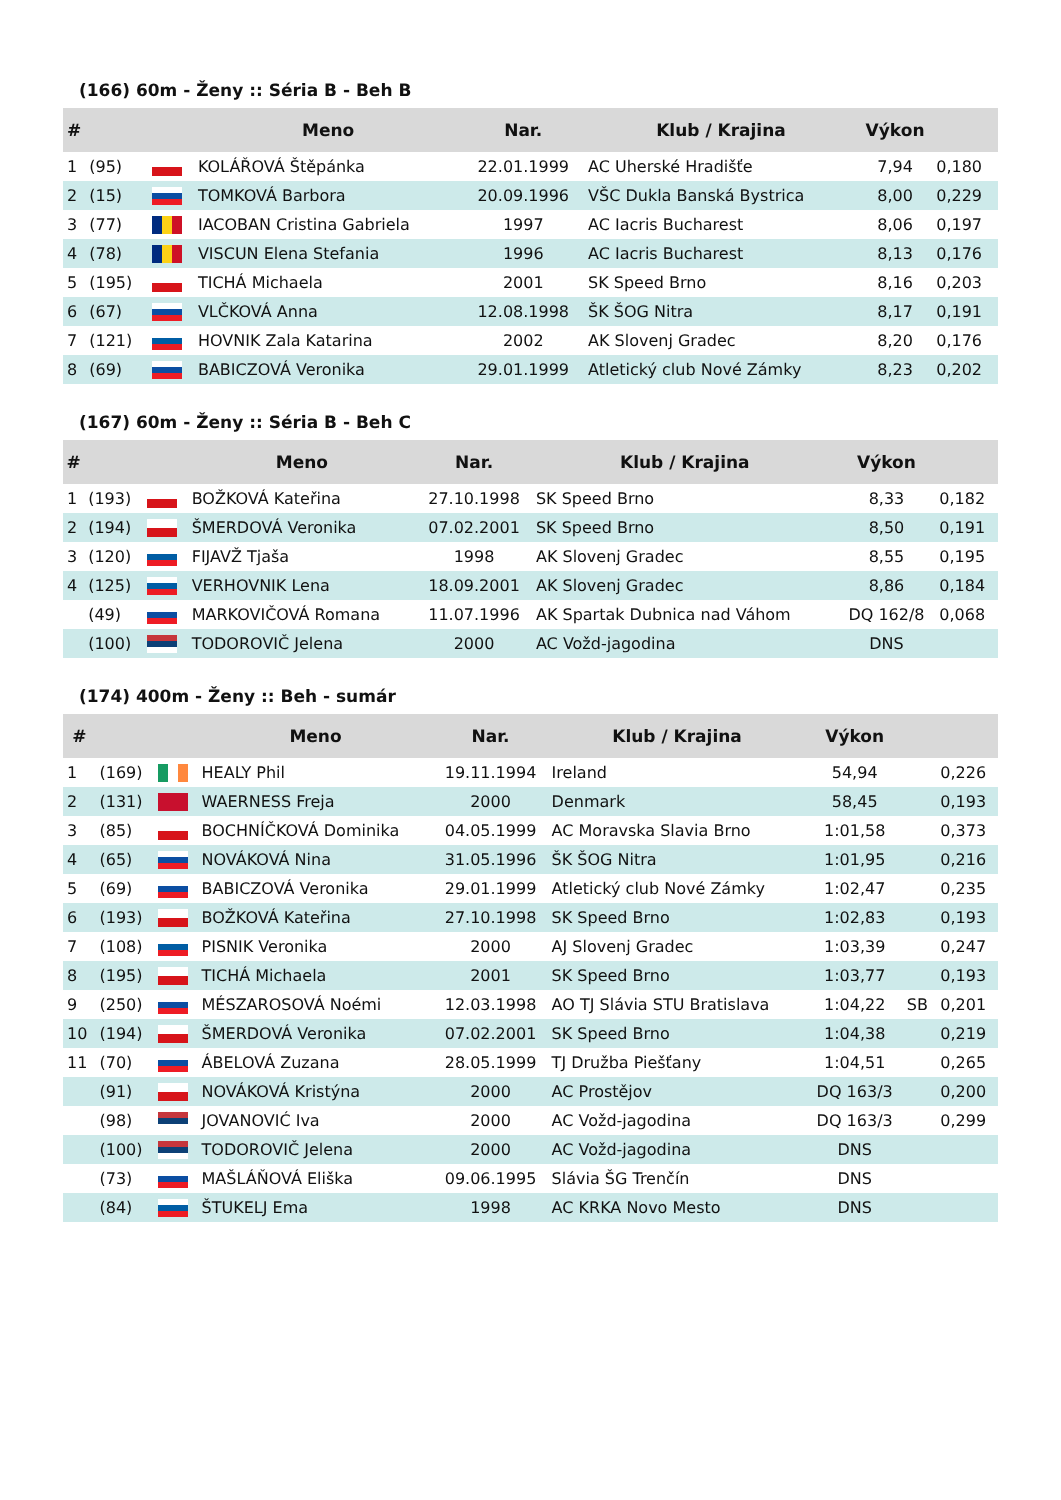(166) 60m - Ženy :: Séria B - Beh B
| # | | | Meno | Nar. | Klub / Krajina | Výkon | |
| --- | --- | --- | --- | --- | --- | --- | --- |
| 1 | (95) | | KOLÁŘOVÁ Štěpánka | 22.01.1999 | AC Uherské Hradišťe | 7,94 | 0,180 |
| 2 | (15) | | TOMKOVÁ Barbora | 20.09.1996 | VŠC Dukla Banská Bystrica | 8,00 | 0,229 |
| 3 | (77) | | IACOBAN Cristina Gabriela | 1997 | AC Iacris Bucharest | 8,06 | 0,197 |
| 4 | (78) | | VISCUN Elena Stefania | 1996 | AC Iacris Bucharest | 8,13 | 0,176 |
| 5 | (195) | | TICHÁ Michaela | 2001 | SK Speed Brno | 8,16 | 0,203 |
| 6 | (67) | | VLČKOVÁ Anna | 12.08.1998 | ŠK ŠOG Nitra | 8,17 | 0,191 |
| 7 | (121) | | HOVNIK Zala Katarina | 2002 | AK Slovenj Gradec | 8,20 | 0,176 |
| 8 | (69) | | BABICZOVÁ Veronika | 29.01.1999 | Atletický club Nové Zámky | 8,23 | 0,202 |
(167) 60m - Ženy :: Séria B - Beh C
| # | | | Meno | Nar. | Klub / Krajina | Výkon | |
| --- | --- | --- | --- | --- | --- | --- | --- |
| 1 | (193) | | BOŽKOVÁ Kateřina | 27.10.1998 | SK Speed Brno | 8,33 | 0,182 |
| 2 | (194) | | ŠMERDOVÁ Veronika | 07.02.2001 | SK Speed Brno | 8,50 | 0,191 |
| 3 | (120) | | FIJAVŽ Tjaša | 1998 | AK Slovenj Gradec | 8,55 | 0,195 |
| 4 | (125) | | VERHOVNIK Lena | 18.09.2001 | AK Slovenj Gradec | 8,86 | 0,184 |
| | (49) | | MARKOVIČOVÁ Romana | 11.07.1996 | AK Spartak Dubnica nad Váhom | DQ 162/8 | 0,068 |
| | (100) | | TODOROVIČ Jelena | 2000 | AC Vožd-jagodina | DNS | |
(174) 400m - Ženy :: Beh - sumár
| # | | | Meno | Nar. | Klub / Krajina | Výkon | | |
| --- | --- | --- | --- | --- | --- | --- | --- | --- |
| 1 | (169) | | HEALY Phil | 19.11.1994 | Ireland | 54,94 | | 0,226 |
| 2 | (131) | | WAERNESS Freja | 2000 | Denmark | 58,45 | | 0,193 |
| 3 | (85) | | BOCHNÍČKOVÁ Dominika | 04.05.1999 | AC Moravska Slavia Brno | 1:01,58 | | 0,373 |
| 4 | (65) | | NOVÁKOVÁ Nina | 31.05.1996 | ŠK ŠOG Nitra | 1:01,95 | | 0,216 |
| 5 | (69) | | BABICZOVÁ Veronika | 29.01.1999 | Atletický club Nové Zámky | 1:02,47 | | 0,235 |
| 6 | (193) | | BOŽKOVÁ Kateřina | 27.10.1998 | SK Speed Brno | 1:02,83 | | 0,193 |
| 7 | (108) | | PISNIK Veronika | 2000 | AJ Slovenj Gradec | 1:03,39 | | 0,247 |
| 8 | (195) | | TICHÁ Michaela | 2001 | SK Speed Brno | 1:03,77 | | 0,193 |
| 9 | (250) | | MÉSZAROSOVÁ Noémi | 12.03.1998 | AO TJ Slávia STU Bratislava | 1:04,22 | SB | 0,201 |
| 10 | (194) | | ŠMERDOVÁ Veronika | 07.02.2001 | SK Speed Brno | 1:04,38 | | 0,219 |
| 11 | (70) | | ÁBELOVÁ Zuzana | 28.05.1999 | TJ Družba Piešťany | 1:04,51 | | 0,265 |
| | (91) | | NOVÁKOVÁ Kristýna | 2000 | AC Prostějov | DQ 163/3 | | 0,200 |
| | (98) | | JOVANOVIĆ Iva | 2000 | AC Vožd-jagodina | DQ 163/3 | | 0,299 |
| | (100) | | TODOROVIČ Jelena | 2000 | AC Vožd-jagodina | DNS | | |
| | (73) | | MAŠLÁŇOVÁ Eliška | 09.06.1995 | Slávia ŠG Trenčín | DNS | | |
| | (84) | | ŠTUKELJ Ema | 1998 | AC KRKA Novo Mesto | DNS | | |